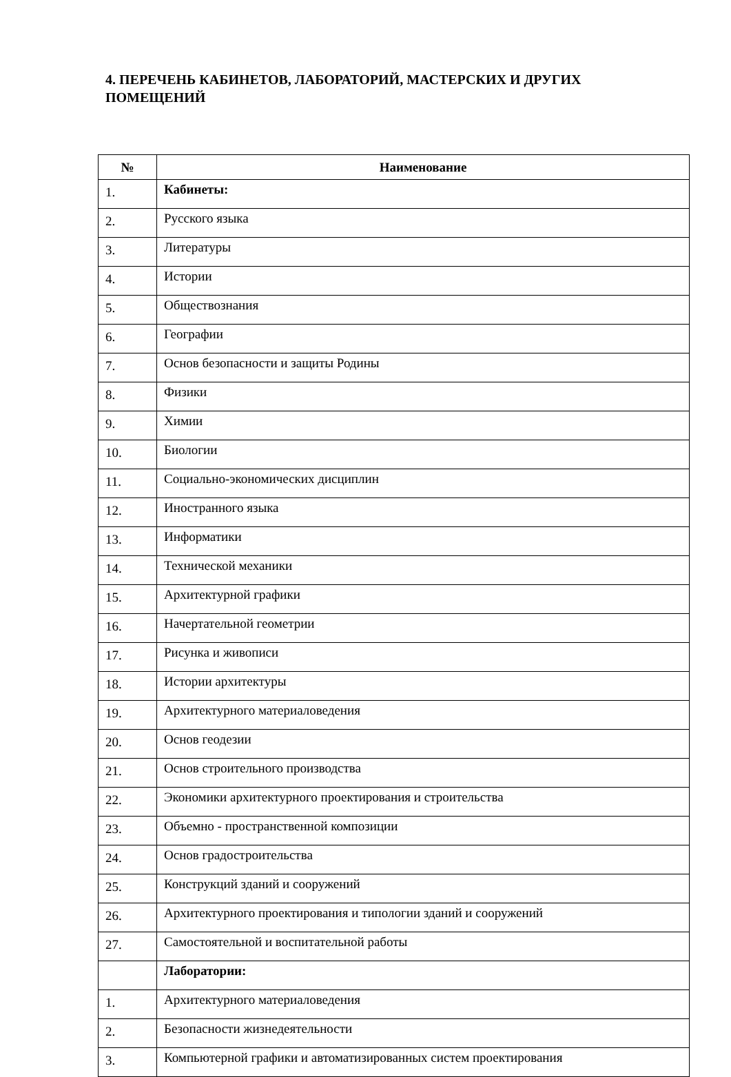4. ПЕРЕЧЕНЬ КАБИНЕТОВ, ЛАБОРАТОРИЙ, МАСТЕРСКИХ И ДРУГИХ ПОМЕЩЕНИЙ
| № | Наименование |
| --- | --- |
| 1. | Кабинеты: |
| 2. | Русского языка |
| 3. | Литературы |
| 4. | Истории |
| 5. | Обществознания |
| 6. | Географии |
| 7. | Основ безопасности и защиты Родины |
| 8. | Физики |
| 9. | Химии |
| 10. | Биологии |
| 11. | Социально-экономических дисциплин |
| 12. | Иностранного языка |
| 13. | Информатики |
| 14. | Технической механики |
| 15. | Архитектурной графики |
| 16. | Начертательной геометрии |
| 17. | Рисунка и живописи |
| 18. | Истории архитектуры |
| 19. | Архитектурного материаловедения |
| 20. | Основ геодезии |
| 21. | Основ строительного производства |
| 22. | Экономики архитектурного проектирования и строительства |
| 23. | Объемно - пространственной композиции |
| 24. | Основ градостроительства |
| 25. | Конструкций зданий и сооружений |
| 26. | Архитектурного проектирования и типологии зданий и сооружений |
| 27. | Самостоятельной и воспитательной работы |
| | Лаборатории: |
| 1. | Архитектурного материаловедения |
| 2. | Безопасности жизнедеятельности |
| 3. | Компьютерной графики и автоматизированных систем проектирования |